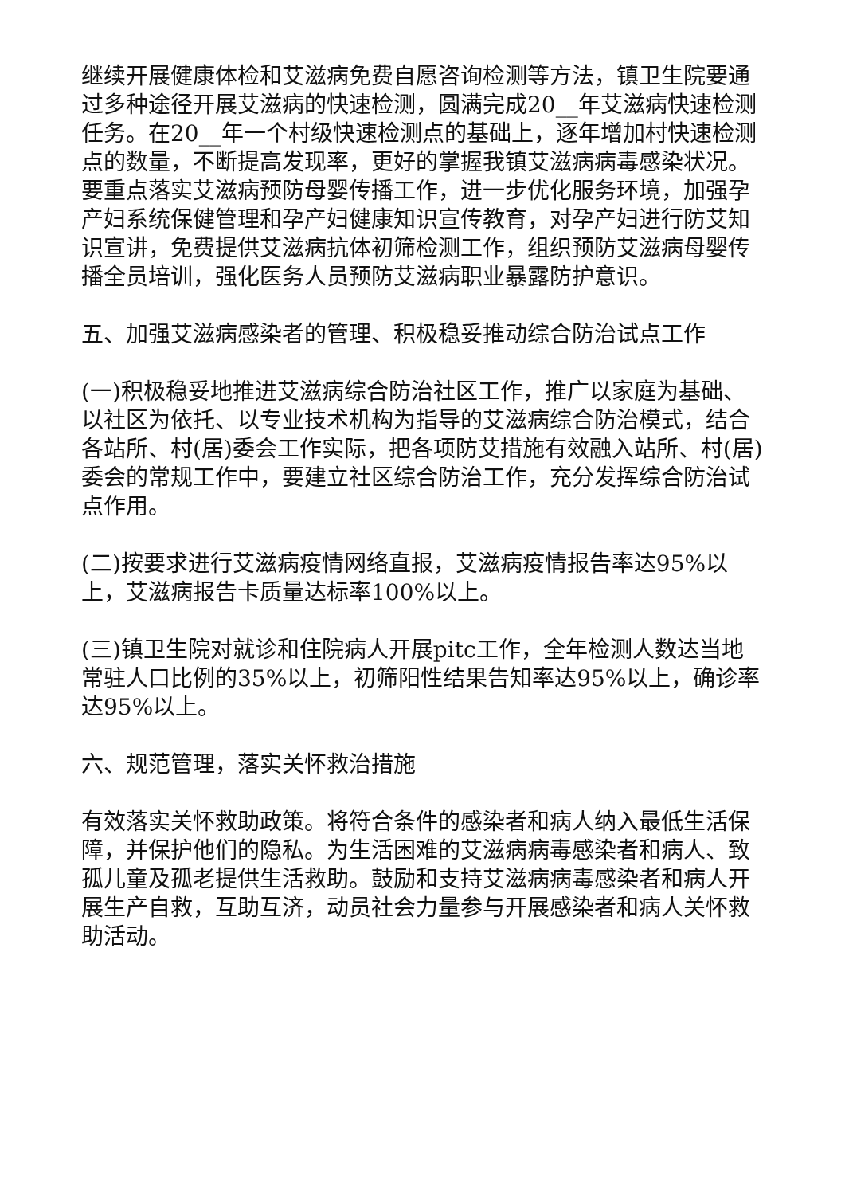继续开展健康体检和艾滋病免费自愿咨询检测等方法，镇卫生院要通过多种途径开展艾滋病的快速检测，圆满完成20__年艾滋病快速检测任务。在20__年一个村级快速检测点的基础上，逐年增加村快速检测点的数量，不断提高发现率，更好的掌握我镇艾滋病病毒感染状况。要重点落实艾滋病预防母婴传播工作，进一步优化服务环境，加强孕产妇系统保健管理和孕产妇健康知识宣传教育，对孕产妇进行防艾知识宣讲，免费提供艾滋病抗体初筛检测工作，组织预防艾滋病母婴传播全员培训，强化医务人员预防艾滋病职业暴露防护意识。
五、加强艾滋病感染者的管理、积极稳妥推动综合防治试点工作
(一)积极稳妥地推进艾滋病综合防治社区工作，推广以家庭为基础、以社区为依托、以专业技术机构为指导的艾滋病综合防治模式，结合各站所、村(居)委会工作实际，把各项防艾措施有效融入站所、村(居)委会的常规工作中，要建立社区综合防治工作，充分发挥综合防治试点作用。
(二)按要求进行艾滋病疫情网络直报，艾滋病疫情报告率达95%以上，艾滋病报告卡质量达标率100%以上。
(三)镇卫生院对就诊和住院病人开展pitc工作，全年检测人数达当地常驻人口比例的35%以上，初筛阳性结果告知率达95%以上，确诊率达95%以上。
六、规范管理，落实关怀救治措施
有效落实关怀救助政策。将符合条件的感染者和病人纳入最低生活保障，并保护他们的隐私。为生活困难的艾滋病病毒感染者和病人、致孤儿童及孤老提供生活救助。鼓励和支持艾滋病病毒感染者和病人开展生产自救，互助互济，动员社会力量参与开展感染者和病人关怀救助活动。